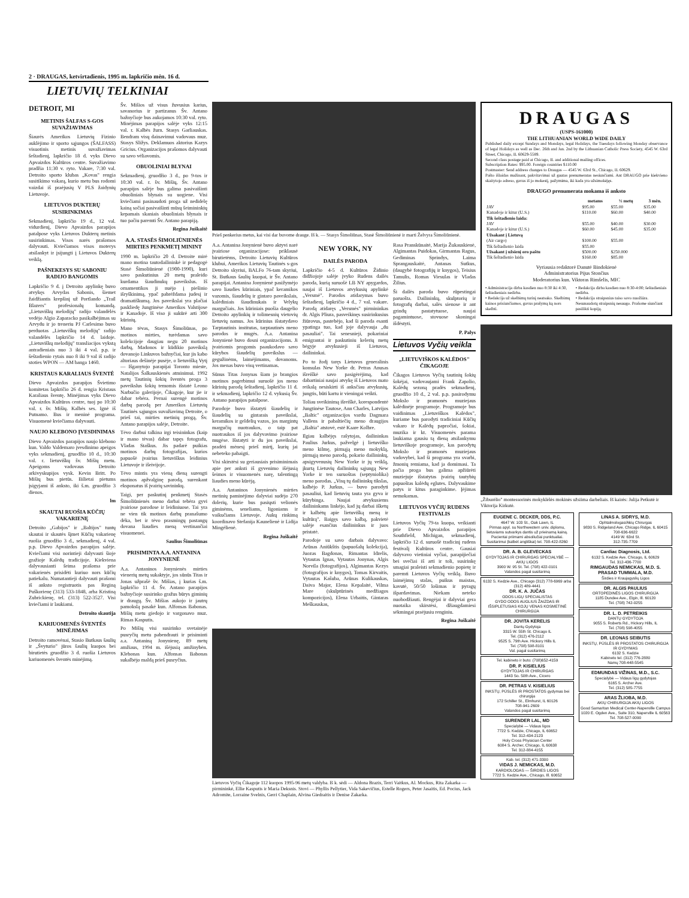2 · DRAUGAS, ketvirtadienis, 1995 m. lapkričio mėn. 16 d.
LIETUVIŲ TELKINIAI
DETROIT, MI
METINIS ŠALFAS S-GOS SUVAŽIAVIMAS
Šiaurės Amerikos Lietuvių Fizinio auklėjimo ir sporto sąjungos (ŠALFASS) visuotinis metinis suvažiavimas šeštadienį, lapkričio 18 d. vyks Dievo Apvaizdos Kultūros centre. Suvažiavimo pradžia 11:30 v. ryto. Vakare, 7:30 val. Detroito sporto klubas „Kovas" rengia susitikimo vakarą, kurio metu bus rodomi vaizdai iš praėjusių V PLS žaidynių Lietuvoje.
LIETUVOS DUKTERŲ SUSIRINKIMAS
Sekmadienį, lapkričio 19 d., 12 val. vidurdienį, Dievo Apvaizdos parapijos patalpose vyks Lietuvos Dukterų metinis susirinkimas. Visos narės prašomos dalyvauti. Kviečiamos visos moterys atsilankyt ir įsijungti į Lietuvos Dukterų veiklą.
PAŠNEKESYS SU SABONIU RADIJO BANGOMIS
Lapkričio 9 d. į Detroito apylinkę buvo atvykęs Arvydas Sabonis, šiemet žaidžiantis krepšinį už Portlando „Trail Blazers" profesionalų komandą. „Lietuviškų melodijų" radijo valandėlės vedėjo Algio Zaparacko pasikalbėjimas su Arvydu ir jo treneriu PJ Carlesimo buvo perduotas „Lietuviškų melodijų" radijo valandėlės lapkričio 14 d. laidoje. „Lietuviškų melodijų" transliacijos vykstą antradieniais nuo 3 iki 4 val. p.p. ir šeštadienio rytais nuo 8 iki 9 val iš radijo stoties WPON — AM banga 1460.
KRISTAUS KARALIAUS ŠVENTĖ
Dievo Apvaizdos parapijos Švietimo komitetas lapkričio 26 d. rengia Kristaus Karaliaus šventę. Minėjimas vyks Dievo Apvaizdos Kultūros centre, tuoj po 10:30 val. r. šv. Mišių. Kalbės ses. Ignė iš Putnamo. Bus ir meninė programa. Visuomenė kviečiama dalyvauti.
NAUJO KLEBONO ĮVESDINIMAS
Dievo Apvaizdos parapijos naujo klebono kun. Valdo Valdemaro įvesdinimo apeigos vyks sekmadienį, gruodžio 10 d., 10:30 val. r. lietuviškų šv. Mišių metu. Apeigoms vadovaus Detroito arkivyskupijos vysk. Kevin Britt. Po Mišių bus pietūs. Bilietai pietums įsigyjami iš anksto, iki š.m. gruodžio 3 dienos.
lm
SKAUTAI RUOŠIA KŪČIŲ VAKARIENĘ
Detroito „Gabijos" ir „Baltijos" tuntų skautai ir skautės šįmet Kūčių vakarienę ruošia gruodžio 3 d., sekmadienį, 4 val. p.p. Dievo Apvaizdos parapijos salėje. Kviečiami visi norintieji dalyvauti šioje gražioje Kalėdų tradicijoje. Kiekviena dalyvausianti šeima prašoma prie vakarienės prisidėti kuriuo nors kūčių patiekalu. Numatantieji dalyvauti prašomi iš anksto registruotis pas Reginą Puškorienę (313) 533-1848, arba Kristiną Zubrickienę, tel. (313) 522-3527. Visi kviečiami ir laukiami.
Detroito skautija
KARIUOMENĖS ŠVENTĖS MINĖJIMAS
Detroito ramovėnai, Stasio Butkaus šaulių ir „Švyturio" jūros šaulių kuopos bei birutietės gruodžio 3 d. ruošia Lietuvos kariuomenės šventės minėjimą.
Šv. Mišios už visus žuvusius karius, savanorius ir partizanus Šv. Antano bažnyčioje bus aukojamos 10:30 val. ryto. Minėjimas parapijos salėje vyks 12:15 val. r. Kalbės žurn. Stasys Garliauskas. Bendram visų dainavimui vadovaus muz. Stasys Sližys. Deklamuos aktorius Kazys Gricius. Organizacijos prašomos dalyvauti su savo vėliavomis.
OBUOLINIAI BLYNAI
Sekmadienį, gruodžio 3 d., po 9-tos ir 10:30 val. r. šv. Mišių, Šv. Antano parapijos salėje bus galima pasivaišinti obuoliniais blynais su uogiene. Visi kviečiami pasinaudoti proga už nedidelę kainą sočiai pasivaišinti mūsų šeimininkių kepamais skaniais obuoliniais blynais ir tuo pačiu paremti Šv. Antano parapiją.
Regina Juškaitė
A.A. STASĖS ŠIMOLIŪNIENĖS MIRTIES PENKMETĮ MININT
1990 m. lapkričio 20 d. Detroite mirė mano motina tautodailininkė ir pedagogė Stasė Šimoliūnienė (1900-1990), kuri savo paskutinius 20 metų praleido kurdama šiaudinukų paveikslus. Iš ornamentikos ji nuėjo į piešinio išryškinimą, ypač pabrėždama judesį ir dramatiškumą. Jos paveikslai yra plačiai paskliedę Jungtinėse Amerikos Valstijose ir Kanadoje. Iš viso ji sukūrė arti 300 kūrinių.
Mano tėvas, Stasys Šimoliūnas, po motinos mirties, turėdamas savo kolekcijoje daugiau negu 20 motinos darbų, Madonos ir kūdikio paveikslą dovanojo Linkuvos bažnyčiai, kur jis kabo altoriaus dešinėje pusėje, o lietuvišką Vytį — Išganytojo parapijai Toronto mieste, Natalijos Šalkauskienės atminimui. 1992 metų Tautinių šokių šventės proga 3 paveikslus šokių temomis išstatė Leono Narbučio galerijoje, Čikagoje, kur jie ir dabar tebėra. Pernai surengė motinos darbų parodą per Amerikos Lietuvių Tautinės sąjungos suvažiavimą Detroite, o prieš tai, mirties metinių progą, Šv. Antano parapijos salėje, Detroite.
Tėvo darbui talkina irgi teisininkas (kaip ir mano tėvas) dabar tapęs fotografu, Vladas Staškus. Jis padarė puikias motinos darbų fotografijas, kurios papuošė įvairius lietuviškus leidinius Lietuvoje ir išeivijoje.
Tėvo mintis yra vieną dieną surengti motinos apžvalginę parodą, surenkant eksponatus iš įvairių savininkų.
Taigi, per paskutinį penkmetį Stasės Šimoliūnienės meno darbai tebėra gyvi įvairiose parodose ir leidiniuose. Tai yra ne vien tik motinos darbų pranašumo dėka, bet ir tėvo prasmingų pastangų dovana liaudies meną vertinančiai visuomenei.
Saulius Šimoliūnas
PRISIMINTA A.A. ANTANINA JONYNIENĖ
A.a. Antaninos Jonynienės mirties vienerių metų sukaktyje, jos sūnūs Titas ir Jonas užprašė šv. Mišias, į kurias š.m. lapkričio 11 d. Šv. Antano parapijos bažnyčioje susirinko gražus būrys giminių ir draugų. Šv. Mišias aukojo ir jautrų pamokslą pasakė kun. Alfonsas Babonas. Mišių metu giedojo ir vargonavo muz. Rimas Kasputis.
Po Mišių visi susirinko svetainėje pusryčių metu pabendrauti ir prisiminti a.a. Antaniną Jonynienę, 89 metų amžiaus, 1994 m. išėjusią amžinybėn. Klebonas kun. Alfonsas Babonas sukalbėjo maldą prieš pusryčius.
Prieš penkerius metus, kai visi dar buvome drauge. Iš k. — Stasys Šimoliūnas, Stasė Šimoliūnienė ir marti Želvyra Šimoliūnienė.
A.a. Antanina Jonynienė buvo aktyvi narė įvairiose organizacijose: priklausė birutietėms, Detroito Lietuvių Kultūros klubui, Amerikos Lietuvių Tautinės s-gos Detroito skyriui, BALFo 76-tam skyriui, St. Butkaus šaulių kuopai, ir Šv. Antano parapijai. Antanina Jonynienė pasižymėjo savo liaudies kūriniais, ypač keramikos vazomis, šiaudelių ir gintaro paveikslais, kalėdiniais šiaudinukais ir Velykų margučiais. Jos kūriniais puošia daugelio Detroito apylinkių ir tolimesnių vietovių lietuvių namus. Jos kūrinius išstatydavo Tarptautinis institutas, tarptautinės meno parodos ir mugės. A.a. Antanina Jonynienė buvo dosni organizacijoms. Ji įvairiomis progomis paaukodavo savo kūrybos šiaudelių paveikslus — gegužinėms, laimėjimams, dovanoms. Jos menas buvo visų vertinamas.
Sūnus Titas Jonynas šiam jo brangios motinos pagerbimui suruošė jos meno kūrinių parodą šeštadienį, lapkričio 11 d. ir sekmadienį, lapkričio 12 d. vykusią Šv. Antano parapijos patalpose.
Parodoje buvo išstatyti šiaudelių ir šiaudelių su gintarais paveikslai, keramikos ir geldelių vazos, jos margintų margučių nuotraukos, o taip pat nuotraukos iš jos dalyvavimo įvairiose mugėse. Išstatyti ir du jos paveikslai, pradėti mėnesį prieš mirtį, kurių jai nebeteko pabaigti.
Visi skirstėsi su geriausiais prisiminimais apie per anksti iš gyvenimo išėjusią šeimos ir visuomenės narę, talentingą liaudies meno kūrėją.
A.a. Antaninos Jonynienės mirties metinių paminėjimo dalyviai sudėjo 270 dolerių, kurie bus pasiųsti velionės giminėms, seneliams, ligoniams ir vaikučiams Lietuvoje. Aukų rinkimą koordinavo Stefanija Kaunelienė ir Lidija Mingėlienė.
Regina Juškaitė
NEW YORK, NY
DAILĖS PARODA
Lapkričio 4-5 d. Kultūros Židinio didžiojoje salėje įvyko Rudens dailės paroda, kurią suruošė LB NY apygardos, naujai iš Lietuvos atvykusių apylinkė „Versmė". Parodos atidarymas buvo šeštadienį, lapkričio 4 d., 7 val. vakare. Parodą atidaręs „Versmės" pirmininkas dr. Algis Pliura, pasveikinęs susirinkusius žiūrovus, pastebėjo, kad ši paroda esanti ypatinga tuo, kad joje dalyvauja „du pasauliai". Tai senesnieji, pokariniai emigrantai ir paskutiniu kelerių metų bėgyje atvykusieji iš Lietuvos, dailininkai.
Po to žodį taręs Lietuvos generalinis konsulas New Yorke dr. Petras Anusas išreiškė savo pasigėrėjimą, kad dabartiniai naujai atvykę iš Lietuvos mato reikalą nesiskirti iš anksčiau atvykusių, jungtis, būti kartu ir vieningai veikti.
Toliau sveikinimą išreiškė, korespondentė Jungtinėse Tautose, Ann Charles, Latvijos „Baltic" organizacijos vardu Dagmara Vallens ir pabaltiečių meno draugijos „Baltia" atstovė, estė Kaare Kolbre.
Ilgiau kalbėjęs rašytojas, dailininkas Paulius Jurkus, pažvelgė į lietuviško meno kilmę, pirmąją meno mokyklą, pirmąją meno parodą, pokario dailininkų, apsigyvenusių New Yorke ir jų veiklą, įkurtą Lietuvių dailininkų sąjungą New Yorke ir ten suruoštas (septyniolika) meno parodas. „Visų tų dailininkų tikslas, kalbėjo P. Jurkus, — buvo parodyti pasauliui, kad lietuvių tauta yra gyva ir kūrybinga. Naujai atvykusiems dailininkams linkėjo, kad jų darbai išketų ir kalbėtų apie lietuvišką meną ir kultūrą". Baigęs savo kalbą, pakvietė salėje esančius dailininkus ir juos pristatė.
Parodoje su savo darbais dalyvavo: Arūnas Aniūkštis (papuošalų kolekcija), Juozas Bagdonas, Rimantas Idzelis, Vytautas Ignas, Vytautas Jonynas, Algis Norvila (fotografijos), Algimantas Kezys (fotografijos ir knygos), Tomas Kirvaitis, Vytautas Kašuba, Arūnas Kulikauskas, Daiva Major, Elena Kepalaitė, Vilma Mare (skulptūrinės medžiagos kompozicijos), Elena Urbaitis, Gintaras Meškauskas,
Rasa Pranskūnaitė, Marija Žukauskienė, Algimantas Puidokas, Girmantas Ragus, Gedimi­nas Sprindys, Laima Sprangauskaitė, Antanas Sutkus, (daugybė fotografijų ir knygos), Teisius Tamulis, Romas Viesulas ir Vladas Žilius.
Ši dailės paroda buvo rūpestingai paruošta. Dailininkų, skulptorių ir fotografų darbai, salės sienose ir ant grindų pastatytuose, naujai pagamintuose, stovuose skoningai išdėstyti.
P. Palys
Lietuvos Vyčių veikla
„LIETUVIŠKOS KALĖDOS" ČIKAGOJE
Čikagos Lietuvos Vyčių tautinių šokių šokėjai, vadovaujami Frank Zapolio, Kalėdų sezoną pradės sekmadienį, gruodžio 10 d., 2 val. p.p. pasirodymu Mokslo ir pramonės muziejaus kalėdinėje programoje. Programoje bus vaidinimas „Lietuviškos Kalėdos", kuriame bus parodyti tradiciniai Kūčių vakaro ir Kalėdų papročiai, šokiai, muzika ir kt. Visuomenės parama laukiama gausiu tą dieną atsilankymu lietuviškoje programoje, kas parodytų Mokslo ir pramonės muziejaus vadovybei, kad ši programa yra svarbi, žmonių remiama, kad ja domimasi. Ta pačia proga bus galima apžiūrėti muziejuje išstatytas įvairių tautybių papuoštas kalėdų eglutes. Dalyvaukime patys ir kitus paraginkime. Įėjimas nemokamas.
LIETUVOS VYČIŲ RUDENS FESTIVALIS
Lietuvos Vyčių 79-ta kuopa, veikianti prie Dievo Apvaizdos parapijos Southfield, Michigan, sekmadienį, lapkričio 12 d. suruošė tradicinį rudens festivalį Kultūros centre. Gausiai dalyvavo vietiniai vyčiai, parapijiečiai bei svečiai iš arti ir toli, susirinkę smagiai praleisti sekmadienio popietę ir paremti Lietuvos Vyčių veiklą. Buvo laimėjimų stalas, puikus maistas, kavutė, 50/50 lošimas ir pyragų išpardavimas. Niekam neteko nuobodžiauti. Rengėjai ir dalyviai gera nuotaika skirstėsi, džiaugdamiesi sėkmingai praėjusiu renginiu.
Regina Juškaitė
Lietuvos Vyčių Čikagoje 112 kuopos 1995-96 metų valdyba. Iš k. sėdi — Aldona Brazis, Terri Vaitkus, Al. Mockus, Rita Zakarka — pirmininkė, Ellie Kasputis ir Maria Deksnis. Stovi — Phyllis Pellytier, Vida Sakevičius, Estelle Rogers, Peter Jasaitis, Ed. Pocius, Jack Adromite, Lorraine Svelnis, Gerri Chaplain, Alvina Giedraitis ir Denise Zakarka.
DRAUGAS
(USPS-161000)
THE LITHUANIAN WORLD WIDE DAILY
Published daily except Sundays and Mondays, legal Holidays, the Tuesdays following Monday observance of legal Holidays as well as Dec. 26th and Jan. 2nd by the Lithuanian Catholic Press Society, 4545 W. 63rd Street, Chicago, IL 60629-5589.
Second class postage paid at Chicago, IL and additional mailing offices.
Subscription Rates: $95.00. Foreign countries $110.00
Postmaster: Send address changes to Draugas — 4545 W. 63rd St., Chicago, IL 60629.
Pašto išlaidas mažinant, pakvitavimai už gautas prenumeratas nesiunčiami. Ant DRAUGO prie kiekvieno skaitytojo adreso, gavus iš jo mokestį, pažymima, iki kada yra užsimokėjęs.
DRAUGO prenumerata mokama iš anksto
| | metams | ½ metų | 3 mėn. |
| --- | --- | --- | --- |
| JAV | $95.00 | $55.00 | $35.00 |
| Kanadoje ir kitur (U.S.) | $110.00 | $60.00 | $40.00 |
| Tik šeštadienio laida: | | | |
| JAV | $55.00 | $40.00 | $30.00 |
| Kanadoje ir kitur (U.S.) | $60.00 | $45.00 | $35.00 |
| Užsakant į Lietuvą | | | |
| (Air cargo) | $100.00 | $55.00 | |
| Tik šeštadienio laida | $55.00 | | |
| Užsakant į užsienį oro paštu | $500.00 | $250.000 | |
| Tik šeštadienio laida | $160.00 | $85.00 | |
Vyriausia redaktorė Danutė Bindokienė
Administratorius Pijus Stončius
Moderatorius kun. Viktoras Rimšelis, MIC
• Administracija dirba kasdien nuo 8:30 iki 4:30, šeštadieniais nedirba.
• Redakcija už skelbimų turinį neatsako. Skelbimų kainos prisiunčiamos, gavus prašymą ką nors skelbti.
• Redakcija dirba kasdien nuo 8:30-4:00; šeštadieniais nedirba.
• Redakcija straipsnius taiso savo nuožiūra. Nesunaudotų straipsnių nesaugo. Prašome siunčiant pasilikti kopiją.
„Žiburėlio" montessorinės mokyklėlės mokinės užsiima darbeliais. Iš kairės: Julija Petkutė ir Viktorija Kirkutė.
EUGENE C. DECKER, DDS, P.C.
4647 W. 103 St., Oak Lawn, IL
Pirmas apyl. su Northwestern univ. diplomu, lietuviams sutvarkys dantis už prieinamą kainą. Pacientai priimami absoliučiai punktualiai. Susitarimui (kalbėt angliškai) tel. 708-422-8260
DR. A. B. GLEVECKAS
GYDYTOJAS IR CHIRURGAS SPECIALYBĖ — AKIŲ LIGOS
3900 W. 95 St. Tel. (708) 422-0101
Valandos pagal susitarimą
6132 S. Kedzie Ave., Chicago (312) 778-6969 arba (312) 489-4441
DR. K. A. JUČAS
ODOS LIGŲ SPECIALISTAS
GYDO ODOS AUGLIUS ŽAIZDAS IR IŠSIPLETUSIAS KOJŲ VENAS KOSMETINĖ CHIRURGIJA
DR. JOVITA KERELIS
Dantų Gydytoja
3315 W. 55th St. Chicago IL
Tel. (312) 476-2112
9525 S. 79th Ave. Hickory Hills IL
Tel. (708) 598-8101
Val. pagal susitarimą
Tel. kabineto ir buto: (708)652-4159
DR. P. KISIELIUS
GYDYTOJAS IR CHIRURGAS
1443 So. 50th Ave., Cicero
DR. PETRAS V. KISIELIUS
INKSTŲ, PŪSLĖS IR PROSTATOS gydymas bei chirurgija
172 Schiller St., Elmhurst, IL 60126
708-941-2609
Valandos pagal susitarimą
SURENDER LAL, MD
Specialybė — Vidaus ligos
7722 S. Kedzie, Chicago, IL 60652
Tel. 312-434-2123
Holy Cross Physician Center
6084 S. Archer, Chicago, IL 60638
Tel. 312-884-4155
Kab. tel. (312) 471-3300
VIDAS J. NEMICKAS, M.D.
KARDIOLOGAS — ŠIRDIES LIGOS
7722 S. Kedzie Ave., Chicago, Ill. 60652
LINAS A. SIDRYS, M.D.
Ophtalmologas/Akių Chirurgas
9830 S. Ridgeland Ave. Chicago Ridge, IL 60415
708-636-6622
4149 W. 63rd St.
312-735-7709
Cardiac Diagnosis, Ltd.
6132 S. Kedzie Ave. Chicago, IL 60629
Tel. 312-436-7700
RIMGAUDAS NEMICKAS, M.D. S. PRASAD TUMMALA, M.D.
Širdies ir Kraujagyslių Ligos
DR. ALGIS PAULIUS
ORTOPEDINĖS LIGOS CHIRURGIJA
1185 Dundee Ave., Elgin, Ill. 60120
Tel. (708) 742-0255
DR. L. D. PETREIKIS
DANTŲ GYDYTOJA
9055 S. Roberts Rd., Hickory Hills, IL
Tel. (708) 598-4055
DR. LEONAS SEIBUTIS
INKSTŲ, PŪSLĖS IR PROSTATOS CHIRURGIJA IR GYDYMAS
6132 S. Kedzie
Kabineto tel. (312) 776-2880
Namų 708-448-5545
EDMUNDAS VIŽINAS, M.D., S.C.
Specialybė — Vidaus ligų gydytojas
6165 S. Archer Ave.
Tel. (312) 585-7755
ARAS ŽLIOBA, M.D.
AKIŲ CHIRURGIJA AKIŲ LIGOS
Good Samaritan Medical Center-Naperville Campus
1020 E. Ogden Ave., Suite 310, Naperville IL 60563
Tel. 708-527-0090